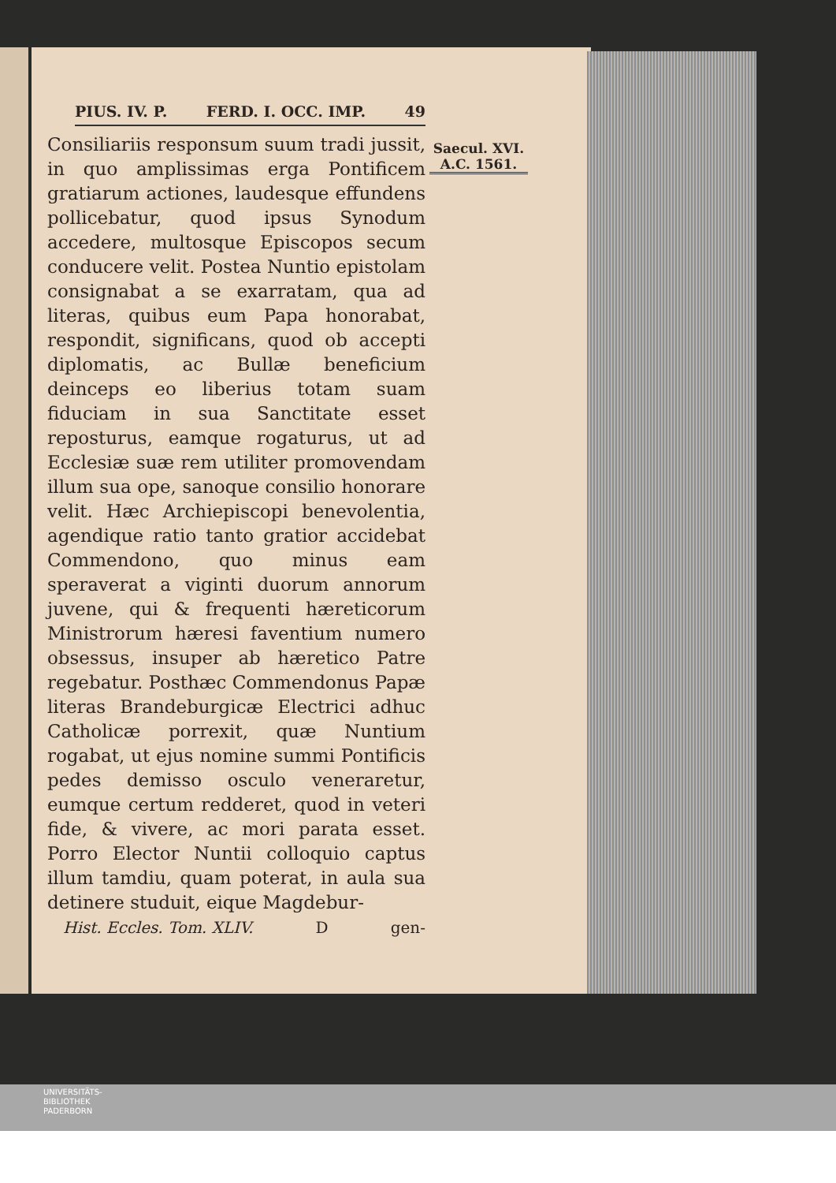PIUS. IV. P. FERD. I. OCC. IMP. 49
Saecul. XVI.
A.C. 1561.
Consiliariis responsum suum tradi jussit, in quo amplissimas erga Pontificem gratiarum actiones, laudesque effundens pollicebatur, quod ipsus Synodum accedere, multosque Episcopos secum conducere velit. Postea Nuntio epistolam consignabat a se exarratam, qua ad literas, quibus eum Papa honorabat, respondit, significans, quod ob accepti diplomatis, ac Bullæ beneficium deinceps eo liberius totam suam fiduciam in sua Sanctitate esset reposturus, eamque rogaturus, ut ad Ecclesiæ suæ rem utiliter promovendam illum sua ope, sanoque consilio honorare velit. Hæc Archiepiscopi benevolentia, agendique ratio tanto gratior accidebat Commendono, quo minus eam speraverat a viginti duorum annorum juvene, qui & frequenti hæreticorum Ministrorum hæresi faventium numero obsessus, insuper ab hæretico Patre regebatur. Posthæc Commendonus Papæ literas Brandeburgicæ Electrici adhuc Catholicæ porrexit, quæ Nuntium rogabat, ut ejus nomine summi Pontificis pedes demisso osculo veneraretur, eumque certum redderet, quod in veteri fide, & vivere, ac mori parata esset. Porro Elector Nuntii colloquio captus illum tamdiu, quam poterat, in aula sua detinere studuit, eique Magdebur-
Hist. Eccles. Tom. XLIV. D gen-
UNIVERSITÄTS-
BIBLIOTHEK
PADERBORN